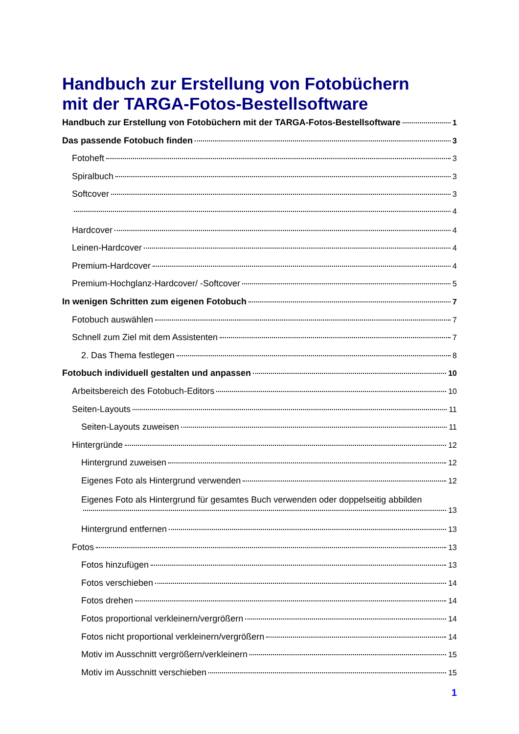Handbuch zur Erstellung von Fotobüchern
mit der TARGA-Fotos-Bestellsoftware
Handbuch zur Erstellung von Fotobüchern mit der TARGA-Fotos-Bestellsoftware 1
Das passende Fotobuch finden 3
Fotoheft 3
Spiralbuch 3
Softcover 3
4
Hardcover 4
Leinen-Hardcover 4
Premium-Hardcover 4
Premium-Hochglanz-Hardcover/ -Softcover 5
In wenigen Schritten zum eigenen Fotobuch 7
Fotobuch auswählen 7
Schnell zum Ziel mit dem Assistenten 7
2. Das Thema festlegen 8
Fotobuch individuell gestalten und anpassen 10
Arbeitsbereich des Fotobuch-Editors 10
Seiten-Layouts 11
Seiten-Layouts zuweisen 11
Hintergründe 12
Hintergrund zuweisen 12
Eigenes Foto als Hintergrund verwenden 12
Eigenes Foto als Hintergrund für gesamtes Buch verwenden oder doppelseitig abbilden
13
Hintergrund entfernen 13
Fotos 13
Fotos hinzufügen 13
Fotos verschieben 14
Fotos drehen 14
Fotos proportional verkleinern/vergrößern 14
Fotos nicht proportional verkleinern/vergrößern 14
Motiv im Ausschnitt vergrößern/verkleinern 15
Motiv im Ausschnitt verschieben 15
1